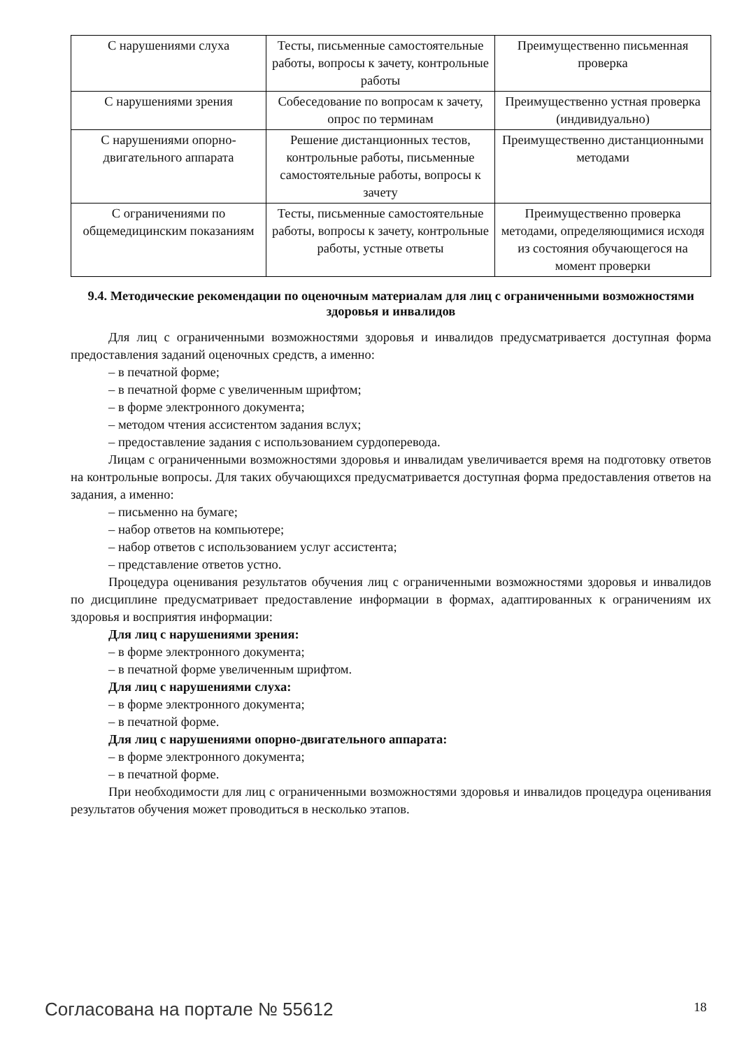| С нарушениями слуха | Тесты, письменные самостоятельные работы, вопросы к зачету, контрольные работы | Преимущественно письменная проверка |
| С нарушениями зрения | Собеседование по вопросам к зачету, опрос по терминам | Преимущественно устная проверка (индивидуально) |
| С нарушениями опорно-двигательного аппарата | Решение дистанционных тестов, контрольные работы, письменные самостоятельные работы, вопросы к зачету | Преимущественно дистанционными методами |
| С ограничениями по общемедицинским показаниям | Тесты, письменные самостоятельные работы, вопросы к зачету, контрольные работы, устные ответы | Преимущественно проверка методами, определяющимися исходя из состояния обучающегося на момент проверки |
9.4. Методические рекомендации по оценочным материалам для лиц с ограниченными возможностями здоровья и инвалидов
Для лиц с ограниченными возможностями здоровья и инвалидов предусматривается доступная форма предоставления заданий оценочных средств, а именно:
– в печатной форме;
– в печатной форме с увеличенным шрифтом;
– в форме электронного документа;
– методом чтения ассистентом задания вслух;
– предоставление задания с использованием сурдоперевода.
Лицам с ограниченными возможностями здоровья и инвалидам увеличивается время на подготовку ответов на контрольные вопросы. Для таких обучающихся предусматривается доступная форма предоставления ответов на задания, а именно:
– письменно на бумаге;
– набор ответов на компьютере;
– набор ответов с использованием услуг ассистента;
– представление ответов устно.
Процедура оценивания результатов обучения лиц с ограниченными возможностями здоровья и инвалидов по дисциплине предусматривает предоставление информации в формах, адаптированных к ограничениям их здоровья и восприятия информации:
Для лиц с нарушениями зрения:
– в форме электронного документа;
– в печатной форме увеличенным шрифтом.
Для лиц с нарушениями слуха:
– в форме электронного документа;
– в печатной форме.
Для лиц с нарушениями опорно-двигательного аппарата:
– в форме электронного документа;
– в печатной форме.
При необходимости для лиц с ограниченными возможностями здоровья и инвалидов процедура оценивания результатов обучения может проводиться в несколько этапов.
Согласована на портале № 55612 18